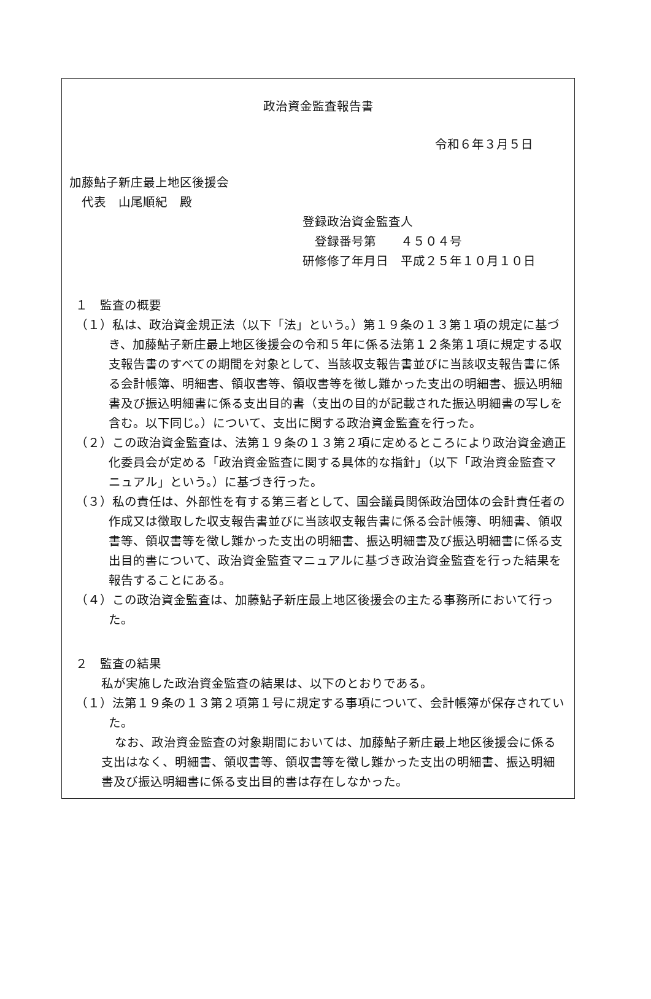政治資金監査報告書
令和６年３月５日
加藤鮎子新庄最上地区後援会
　代表　山尾順紀　殿
登録政治資金監査人
　登録番号第　　４５０４号
研修修了年月日　平成２５年１０月１０日
１　監査の概要
（１）私は、政治資金規正法（以下「法」という。）第１９条の１３第１項の規定に基づき、加藤鮎子新庄最上地区後援会の令和５年に係る法第１２条第１項に規定する収支報告書のすべての期間を対象として、当該収支報告書並びに当該収支報告書に係る会計帳簿、明細書、領収書等、領収書等を徴し難かった支出の明細書、振込明細書及び振込明細書に係る支出目的書（支出の目的が記載された振込明細書の写しを含む。以下同じ。）について、支出に関する政治資金監査を行った。
（２）この政治資金監査は、法第１９条の１３第２項に定めるところにより政治資金適正化委員会が定める「政治資金監査に関する具体的な指針」（以下「政治資金監査マニュアル」という。）に基づき行った。
（３）私の責任は、外部性を有する第三者として、国会議員関係政治団体の会計責任者の作成又は徴取した収支報告書並びに当該収支報告書に係る会計帳簿、明細書、領収書等、領収書等を徴し難かった支出の明細書、振込明細書及び振込明細書に係る支出目的書について、政治資金監査マニュアルに基づき政治資金監査を行った結果を報告することにある。
（４）この政治資金監査は、加藤鮎子新庄最上地区後援会の主たる事務所において行った。
２　監査の結果
私が実施した政治資金監査の結果は、以下のとおりである。
（１）法第１９条の１３第２項第１号に規定する事項について、会計帳簿が保存されていた。
なお、政治資金監査の対象期間においては、加藤鮎子新庄最上地区後援会に係る支出はなく、明細書、領収書等、領収書等を徴し難かった支出の明細書、振込明細書及び振込明細書に係る支出目的書は存在しなかった。